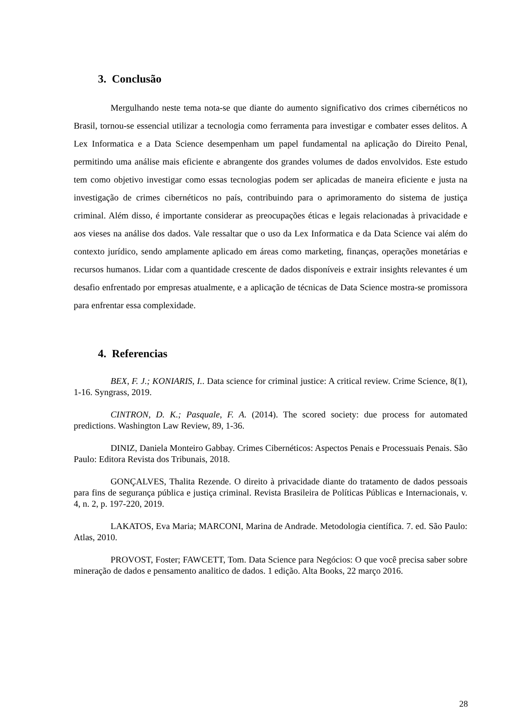3. Conclusão
Mergulhando neste tema nota-se que diante do aumento significativo dos crimes cibernéticos no Brasil, tornou-se essencial utilizar a tecnologia como ferramenta para investigar e combater esses delitos. A Lex Informatica e a Data Science desempenham um papel fundamental na aplicação do Direito Penal, permitindo uma análise mais eficiente e abrangente dos grandes volumes de dados envolvidos. Este estudo tem como objetivo investigar como essas tecnologias podem ser aplicadas de maneira eficiente e justa na investigação de crimes cibernéticos no país, contribuindo para o aprimoramento do sistema de justiça criminal. Além disso, é importante considerar as preocupações éticas e legais relacionadas à privacidade e aos vieses na análise dos dados. Vale ressaltar que o uso da Lex Informatica e da Data Science vai além do contexto jurídico, sendo amplamente aplicado em áreas como marketing, finanças, operações monetárias e recursos humanos. Lidar com a quantidade crescente de dados disponíveis e extrair insights relevantes é um desafio enfrentado por empresas atualmente, e a aplicação de técnicas de Data Science mostra-se promissora para enfrentar essa complexidade.
4. Referencias
BEX, F. J.; KONIARIS, I.. Data science for criminal justice: A critical review. Crime Science, 8(1), 1-16. Syngrass, 2019.
CINTRON, D. K.; Pasquale, F. A. (2014). The scored society: due process for automated predictions. Washington Law Review, 89, 1-36.
DINIZ, Daniela Monteiro Gabbay. Crimes Cibernéticos: Aspectos Penais e Processuais Penais. São Paulo: Editora Revista dos Tribunais, 2018.
GONÇALVES, Thalita Rezende. O direito à privacidade diante do tratamento de dados pessoais para fins de segurança pública e justiça criminal. Revista Brasileira de Políticas Públicas e Internacionais, v. 4, n. 2, p. 197-220, 2019.
LAKATOS, Eva Maria; MARCONI, Marina de Andrade. Metodologia científica. 7. ed. São Paulo: Atlas, 2010.
PROVOST, Foster; FAWCETT, Tom. Data Science para Negócios: O que você precisa saber sobre mineração de dados e pensamento analitico de dados. 1 edição. Alta Books, 22 março 2016.
28